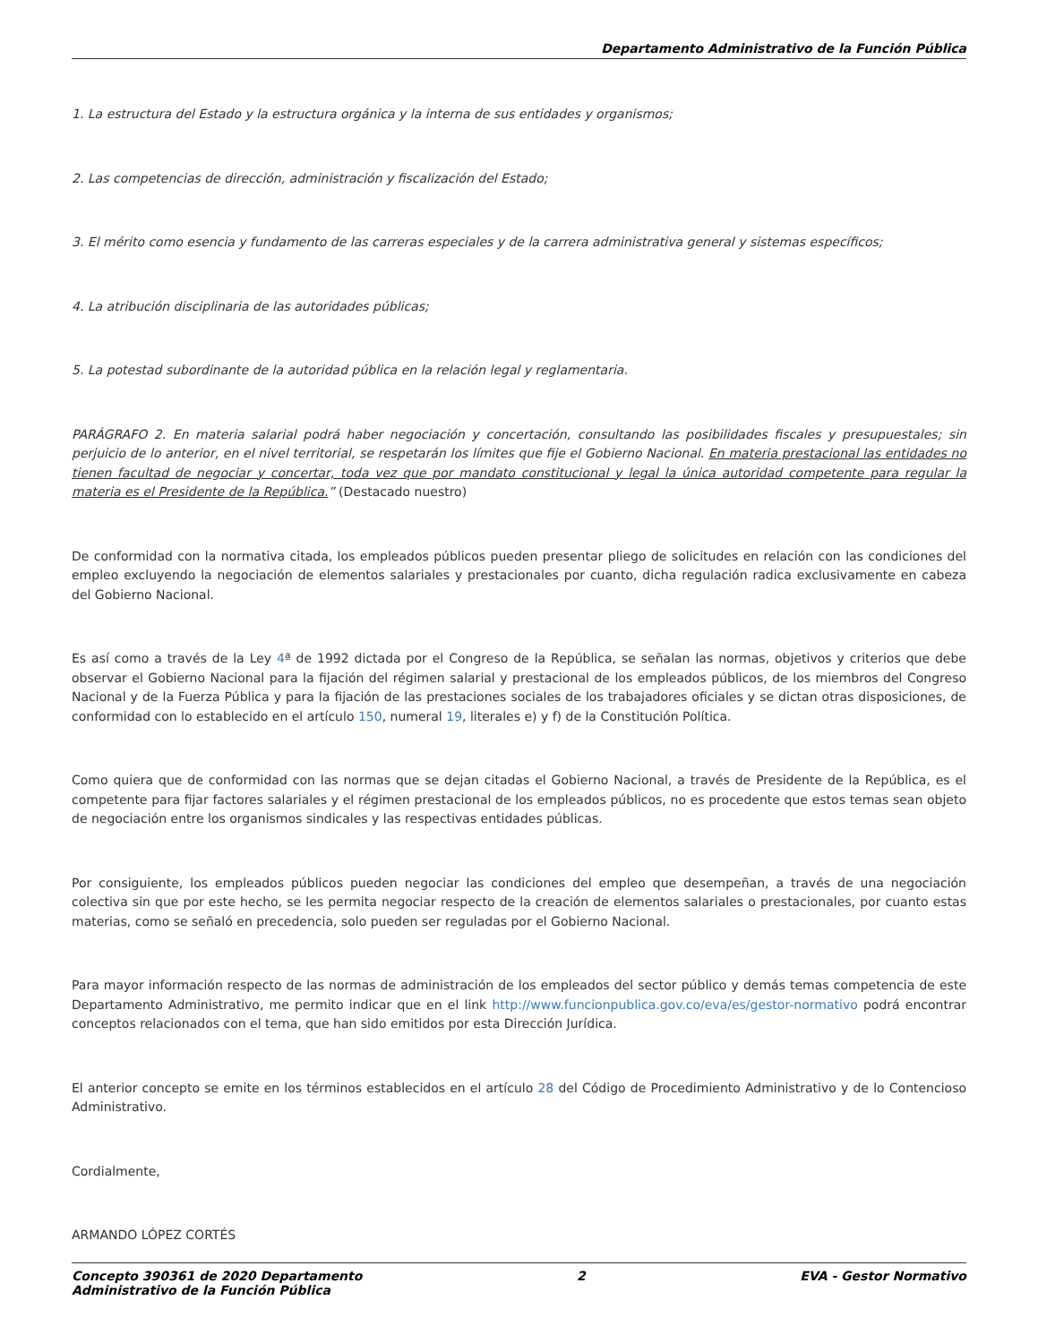Departamento Administrativo de la Función Pública
1. La estructura del Estado y la estructura orgánica y la interna de sus entidades y organismos;
2. Las competencias de dirección, administración y fiscalización del Estado;
3. El mérito como esencia y fundamento de las carreras especiales y de la carrera administrativa general y sistemas específicos;
4. La atribución disciplinaria de las autoridades públicas;
5. La potestad subordinante de la autoridad pública en la relación legal y reglamentaria.
PARÁGRAFO 2. En materia salarial podrá haber negociación y concertación, consultando las posibilidades fiscales y presupuestales; sin perjuicio de lo anterior, en el nivel territorial, se respetarán los límites que fije el Gobierno Nacional. En materia prestacional las entidades no tienen facultad de negociar y concertar, toda vez que por mandato constitucional y legal la única autoridad competente para regular la materia es el Presidente de la República.” (Destacado nuestro)
De conformidad con la normativa citada, los empleados públicos pueden presentar pliego de solicitudes en relación con las condiciones del empleo excluyendo la negociación de elementos salariales y prestacionales por cuanto, dicha regulación radica exclusivamente en cabeza del Gobierno Nacional.
Es así como a través de la Ley 4ª de 1992 dictada por el Congreso de la República, se señalan las normas, objetivos y criterios que debe observar el Gobierno Nacional para la fijación del régimen salarial y prestacional de los empleados públicos, de los miembros del Congreso Nacional y de la Fuerza Pública y para la fijación de las prestaciones sociales de los trabajadores oficiales y se dictan otras disposiciones, de conformidad con lo establecido en el artículo 150, numeral 19, literales e) y f) de la Constitución Política.
Como quiera que de conformidad con las normas que se dejan citadas el Gobierno Nacional, a través de Presidente de la República, es el competente para fijar factores salariales y el régimen prestacional de los empleados públicos, no es procedente que estos temas sean objeto de negociación entre los organismos sindicales y las respectivas entidades públicas.
Por consiguiente, los empleados públicos pueden negociar las condiciones del empleo que desempeñan, a través de una negociación colectiva sin que por este hecho, se les permita negociar respecto de la creación de elementos salariales o prestacionales, por cuanto estas materias, como se señaló en precedencia, solo pueden ser reguladas por el Gobierno Nacional.
Para mayor información respecto de las normas de administración de los empleados del sector público y demás temas competencia de este Departamento Administrativo, me permito indicar que en el link http://www.funcionpublica.gov.co/eva/es/gestor-normativo podrá encontrar conceptos relacionados con el tema, que han sido emitidos por esta Dirección Jurídica.
El anterior concepto se emite en los términos establecidos en el artículo 28 del Código de Procedimiento Administrativo y de lo Contencioso Administrativo.
Cordialmente,
ARMANDO LÓPEZ CORTÉS
Concepto 390361 de 2020 Departamento
Administrativo de la Función Pública 2 EVA - Gestor Normativo